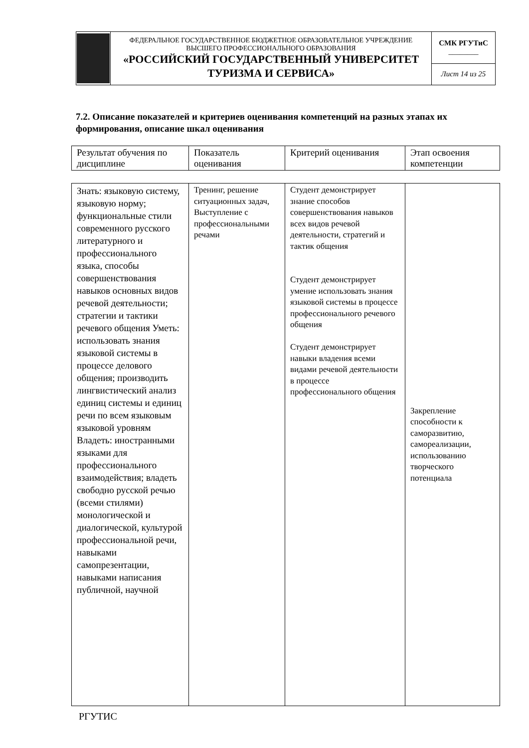| | ФЕДЕРАЛЬНОЕ ГОСУДАРСТВЕННОЕ БЮДЖЕТНОЕ ОБРАЗОВАТЕЛЬНОЕ УЧРЕЖДЕНИЕ ВЫСШЕГО ПРОФЕССИОНАЛЬНОГО ОБРАЗОВАНИЯ «РОССИЙСКИЙ ГОСУДАРСТВЕННЫЙ УНИВЕРСИТЕТ ТУРИЗМА И СЕРВИСА» | СМК РГУТиС ________ |
| | | Лист 14 из 25 |
7.2. Описание показателей и критериев оценивания компетенций на разных этапах их формирования, описание шкал оценивания
| Результат обучения по дисциплине | Показатель оценивания | Критерий оценивания | Этап освоения компетенции |
| Знать: языковую систему, языковую норму; функциональные стили современного русского литературного и профессионального языка, способы совершенствования навыков основных видов речевой деятельности; стратегии и тактики речевого общения Уметь: использовать знания языковой системы в процессе делового общения; производить лингвистический анализ единиц системы и единиц речи по всем языковым языковой уровням Владеть: иностранными языками для профессионального взаимодействия; владеть свободно русской речью (всеми стилями) монологической и диалогической, культурой профессиональной речи, навыками самопрезентации, навыками написания публичной, научной | Тренинг, решение ситуационных задач, Выступление с профессиональными речами | Студент демонстрирует знание способов совершенствования навыков всех видов речевой деятельности, стратегий и тактик общения Студент демонстрирует умение использовать знания языковой системы в процессе профессионального речевого общения Студент демонстрирует навыки владения всеми видами речевой деятельности в процессе профессионального общения | Закрепление способности к саморазвитию, самореализации, использованию творческого потенциала |
РГУТИС